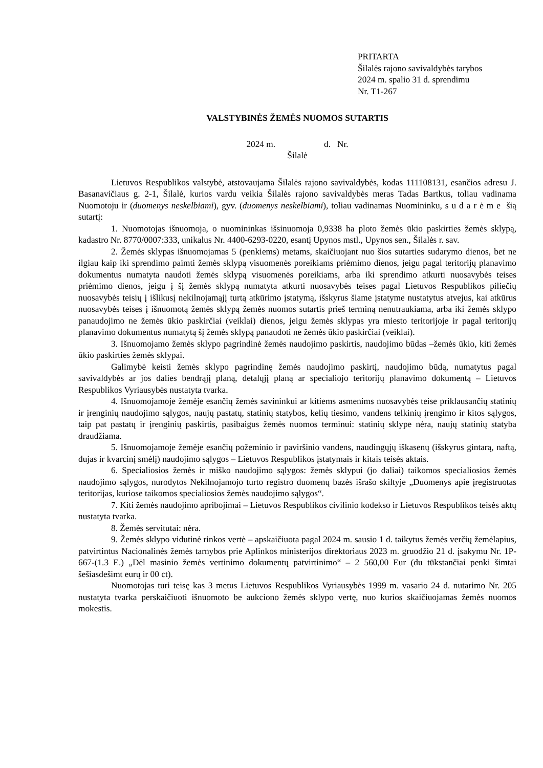PRITARTA
Šilalės rajono savivaldybės tarybos
2024 m. spalio 31 d. sprendimu
Nr. T1-267
VALSTYBINĖS ŽEMĖS NUOMOS SUTARTIS
2024 m. d. Nr.
Šilalė
Lietuvos Respublikos valstybė, atstovaujama Šilalės rajono savivaldybės, kodas 111108131, esančios adresu J. Basanavičiaus g. 2-1, Šilalė, kurios vardu veikia Šilalės rajono savivaldybės meras Tadas Bartkus, toliau vadinama Nuomotoju ir (duomenys neskelbiami), gyv. (duomenys neskelbiami), toliau vadinamas Nuomininku, sudarėme šią sutartį:
1. Nuomotojas išnuomoja, o nuomininkas išsinuomoja 0,9338 ha ploto žemės ūkio paskirties žemės sklypą, kadastro Nr. 8770/0007:333, unikalus Nr. 4400-6293-0220, esantį Upynos mstl., Upynos sen., Šilalės r. sav.
2. Žemės sklypas išnuomojamas 5 (penkiems) metams, skaičiuojant nuo šios sutarties sudarymo dienos, bet ne ilgiau kaip iki sprendimo paimti žemės sklypą visuomenės poreikiams priėmimo dienos, jeigu pagal teritorijų planavimo dokumentus numatyta naudoti žemės sklypą visuomenės poreikiams, arba iki sprendimo atkurti nuosavybės teises priėmimo dienos, jeigu į šį žemės sklypą numatyta atkurti nuosavybės teises pagal Lietuvos Respublikos piliečių nuosavybės teisių į išlikusį nekilnojamąjį turtą atkūrimo įstatymą, išskyrus šiame įstatyme nustatytus atvejus, kai atkūrus nuosavybės teises į išnuomotą žemės sklypą žemės nuomos sutartis prieš terminą nenutraukiama, arba iki žemės sklypo panaudojimo ne žemės ūkio paskirčiai (veiklai) dienos, jeigu žemės sklypas yra miesto teritorijoje ir pagal teritorijų planavimo dokumentus numatytą šį žemės sklypą panaudoti ne žemės ūkio paskirčiai (veiklai).
3. Išnuomojamo žemės sklypo pagrindinė žemės naudojimo paskirtis, naudojimo būdas –žemės ūkio, kiti žemės ūkio paskirties žemės sklypai.
Galimybė keisti žemės sklypo pagrindinę žemės naudojimo paskirtį, naudojimo būdą, numatytus pagal savivaldybės ar jos dalies bendrąjį planą, detalųjį planą ar specialiojo teritorijų planavimo dokumentą – Lietuvos Respublikos Vyriausybės nustatyta tvarka.
4. Išnuomojamoje žemėje esančių žemės savininkui ar kitiems asmenims nuosavybės teise priklausančių statinių ir įrenginių naudojimo sąlygos, naujų pastatų, statinių statybos, kelių tiesimo, vandens telkinių įrengimo ir kitos sąlygos, taip pat pastatų ir įrenginių paskirtis, pasibaigus žemės nuomos terminui: statinių sklype nėra, naujų statinių statyba draudžiama.
5. Išnuomojamoje žemėje esančių požeminio ir paviršinio vandens, naudingųjų iškasenų (išskyrus gintarą, naftą, dujas ir kvarcinį smėlį) naudojimo sąlygos – Lietuvos Respublikos įstatymais ir kitais teisės aktais.
6. Specialiosios žemės ir miško naudojimo sąlygos: žemės sklypui (jo daliai) taikomos specialiosios žemės naudojimo sąlygos, nurodytos Nekilnojamojo turto registro duomenų bazės išrašo skiltyje „Duomenys apie įregistruotas teritorijas, kuriose taikomos specialiosios žemės naudojimo sąlygos“.
7. Kiti žemės naudojimo apribojimai – Lietuvos Respublikos civilinio kodekso ir Lietuvos Respublikos teisės aktų nustatyta tvarka.
8. Žemės servitutai: nėra.
9. Žemės sklypo vidutinė rinkos vertė – apskaičiuota pagal 2024 m. sausio 1 d. taikytus žemės verčių žemėlapius, patvirtintus Nacionalinės žemės tarnybos prie Aplinkos ministerijos direktoriaus 2023 m. gruodžio 21 d. įsakymu Nr. 1P-667-(1.3 E.) „Dėl masinio žemės vertinimo dokumentų patvirtinimo“ – 2 560,00 Eur (du tūkstančiai penki šimtai šešiasdešimt eurų ir 00 ct).
Nuomotojas turi teisę kas 3 metus Lietuvos Respublikos Vyriausybės 1999 m. vasario 24 d. nutarimo Nr. 205 nustatyta tvarka perskaičiuoti išnuomoto be aukciono žemės sklypo vertę, nuo kurios skaičiuojamas žemės nuomos mokestis.